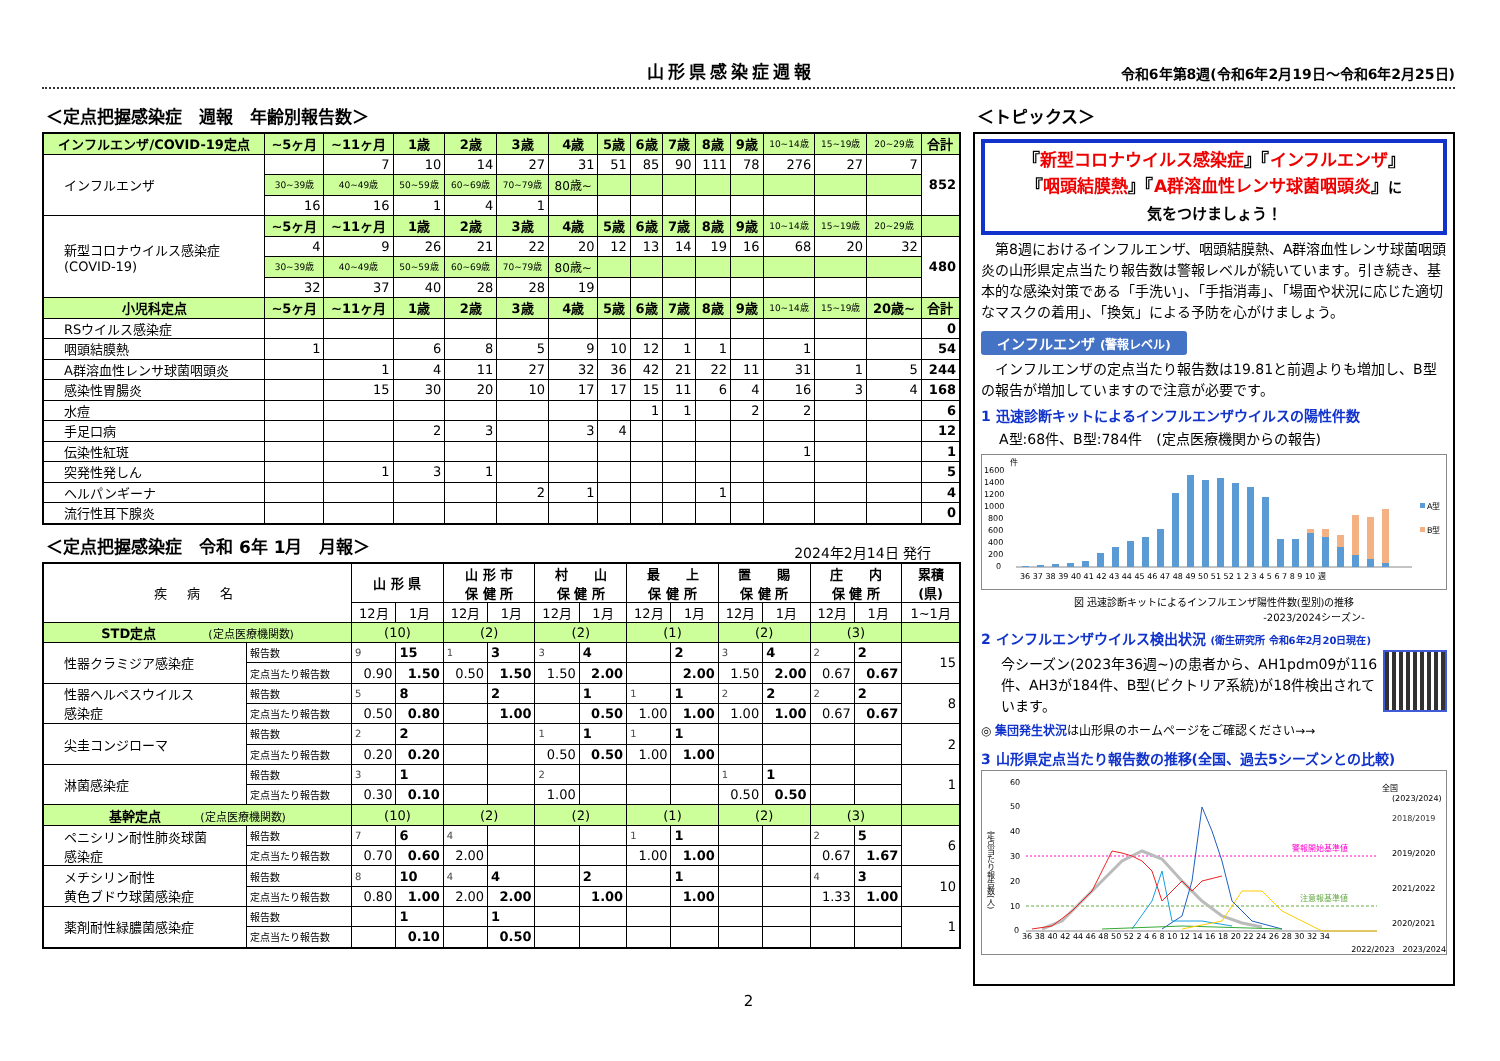山形県感染症週報
令和6年第8週(令和6年2月19日～令和6年2月25日)
＜定点把握感染症　週報　年齢別報告数＞
| インフルエンザ/COVID-19定点 | ~5ヶ月 | ~11ヶ月 | 1歳 | 2歳 | 3歳 | 4歳 | 5歳 | 6歳 | 7歳 | 8歳 | 9歳 | 10~14歳 | 15~19歳 | 20~29歳 | 合計 |
| インフルエンザ | | 7 | 10 | 14 | 27 | 31 | 51 | 85 | 90 | 111 | 78 | 276 | 27 | 7 | 852 |
| | 30~39歳 | 40~49歳 | 50~59歳 | 60~69歳 | 70~79歳 | 80歳~ | | | | | | | | | |
| | 16 | 16 | 1 | 4 | 1 | | | | | | | | | | |
| 新型コロナウイルス感染症 (COVID-19) | ~5ヶ月 | ~11ヶ月 | 1歳 | 2歳 | 3歳 | 4歳 | 5歳 | 6歳 | 7歳 | 8歳 | 9歳 | 10~14歳 | 15~19歳 | 20~29歳 | |
| | 4 | 9 | 26 | 21 | 22 | 20 | 12 | 13 | 14 | 19 | 16 | 68 | 20 | 32 | 480 |
| | 30~39歳 | 40~49歳 | 50~59歳 | 60~69歳 | 70~79歳 | 80歳~ | | | | | | | | | |
| | 32 | 37 | 40 | 28 | 28 | 19 | | | | | | | | | |
| 小児科定点 | ~5ヶ月 | ~11ヶ月 | 1歳 | 2歳 | 3歳 | 4歳 | 5歳 | 6歳 | 7歳 | 8歳 | 9歳 | 10~14歳 | 15~19歳 | 20歳~ | 合計 |
| RSウイルス感染症 | | | | | | | | | | | | | | | 0 |
| 咽頭結膜熱 | 1 | | 6 | 8 | 5 | 9 | 10 | 12 | 1 | 1 | | 1 | | | 54 |
| A群溶血性レンサ球菌咽頭炎 | | 1 | 4 | 11 | 27 | 32 | 36 | 42 | 21 | 22 | 11 | 31 | 1 | 5 | 244 |
| 感染性胃腸炎 | | 15 | 30 | 20 | 10 | 17 | 17 | 15 | 11 | 6 | 4 | 16 | 3 | 4 | 168 |
| 水痘 | | | | | | | | 1 | 1 | | 2 | 2 | | | 6 |
| 手足口病 | | | 2 | 3 | | 3 | 4 | | | | | | | | 12 |
| 伝染性紅斑 | | | | | | | | | | | | 1 | | | 1 |
| 突発性発しん | | 1 | 3 | 1 | | | | | | | | | | | 5 |
| ヘルパンギーナ | | | | | 2 | 1 | | | | 1 | | | | | 4 |
| 流行性耳下腺炎 | | | | | | | | | | | | | | | 0 |
＜定点把握感染症　令和 6年 1月　月報＞
2024年2月14日 発行
| 疾 病 名 | | 山 形 県 | | 山 形 市 保 健 所 | | 村 山 保 健 所 | | 最 上 保 健 所 | | 置 賜 保 健 所 | | 庄 内 保 健 所 | | 累積 (県) |
| --- | --- | --- | --- | --- | --- | --- | --- | --- | --- | --- | --- | --- | --- | --- |
| | | 12月 | 1月 | 12月 | 1月 | 12月 | 1月 | 12月 | 1月 | 12月 | 1月 | 12月 | 1月 | 1~1月 |
| STD定点 (定点医療機関数) | | (10) | | (2) | | (2) | | (1) | | (2) | | (3) | | |
| 性器クラミジア感染症 | 報告数 | 9 | 15 | 1 | 3 | 3 | 4 | | 2 | 3 | 4 | 2 | 2 | 15 |
| | 定点当たり報告数 | 0.90 | 1.50 | 0.50 | 1.50 | 1.50 | 2.00 | | 2.00 | 1.50 | 2.00 | 0.67 | 0.67 | |
| 性器ヘルペスウイルス 感染症 | 報告数 | 5 | 8 | | 2 | | 1 | 1 | 1 | 2 | 2 | 2 | 2 | 8 |
| | 定点当たり報告数 | 0.50 | 0.80 | | 1.00 | | 0.50 | 1.00 | 1.00 | 1.00 | 1.00 | 0.67 | 0.67 | |
| 尖圭コンジローマ | 報告数 | 2 | 2 | | | 1 | 1 | 1 | 1 | | | | | 2 |
| | 定点当たり報告数 | 0.20 | 0.20 | | | 0.50 | 0.50 | 1.00 | 1.00 | | | | | |
| 淋菌感染症 | 報告数 | 3 | 1 | | | 2 | | | | 1 | 1 | | | 1 |
| | 定点当たり報告数 | 0.30 | 0.10 | | | 1.00 | | | | 0.50 | 0.50 | | | |
| 基幹定点 (定点医療機関数) | | (10) | | (2) | | (2) | | (1) | | (2) | | (3) | | |
| ペニシリン耐性肺炎球菌 感染症 | 報告数 | 7 | 6 | 4 | | | | 1 | 1 | | | 2 | 5 | 6 |
| | 定点当たり報告数 | 0.70 | 0.60 | 2.00 | | | | 1.00 | 1.00 | | | 0.67 | 1.67 | |
| メチシリン耐性 黄色ブドウ球菌感染症 | 報告数 | 8 | 10 | 4 | 4 | | 2 | | 1 | | | 4 | 3 | 10 |
| | 定点当たり報告数 | 0.80 | 1.00 | 2.00 | 2.00 | | 1.00 | | 1.00 | | | 1.33 | 1.00 | |
| 薬剤耐性緑膿菌感染症 | 報告数 | | 1 | | 1 | | | | | | | | | 1 |
| | 定点当たり報告数 | | 0.10 | | 0.50 | | | | | | | | | |
＜トピックス＞
『新型コロナウイルス感染症』『インフルエンザ』
『咽頭結膜熱』『A群溶血性レンサ球菌咽頭炎』に
気をつけましょう！
　第8週におけるインフルエンザ、咽頭結膜熱、A群溶血性レンサ球菌咽頭炎の山形県定点当たり報告数は警報レベルが続いています。引き続き、基本的な感染対策である「手洗い」、「手指消毒」、「場面や状況に応じた適切なマスクの着用」、「換気」による予防を心がけましょう。
インフルエンザ (警報レベル)
　インフルエンザの定点当たり報告数は19.81と前週よりも増加し、B型の報告が増加していますので注意が必要です。
1 迅速診断キットによるインフルエンザウイルスの陽性件数
A型:68件、B型:784件　(定点医療機関からの報告)
件
1600
1400
1200
1000
800
600
400
200
0
A型
B型
36 37 38 39 40 41 42 43 44 45 46 47 48 49 50 51 52 1 2 3 4 5 6 7 8 9 10 週
図 迅速診断キットによるインフルエンザ陽性件数(型別)の推移
-2023/2024シーズン-
2 インフルエンザウイルス検出状況 (衛生研究所 令和6年2月20日現在)
今シーズン(2023年36週~)の患者から、AH1pdm09が116件、AH3が184件、B型(ビクトリア系統)が18件検出されています。
◎ 集団発生状況は山形県のホームページをご確認ください→→
3 山形県定点当たり報告数の推移(全国、過去5シーズンとの比較)
定点当たり報告数(人)
60
50
40
30
20
10
0
警報開始基準値
注意報基準値
全国
(2023/2024)
2018/2019
2019/2020
2021/2022
2020/2021
36 38 40 42 44 46 48 50 52 2 4 6 8 10 12 14 16 18 20 22 24 26 28 30 32 34
2022/2023　2023/2024
2